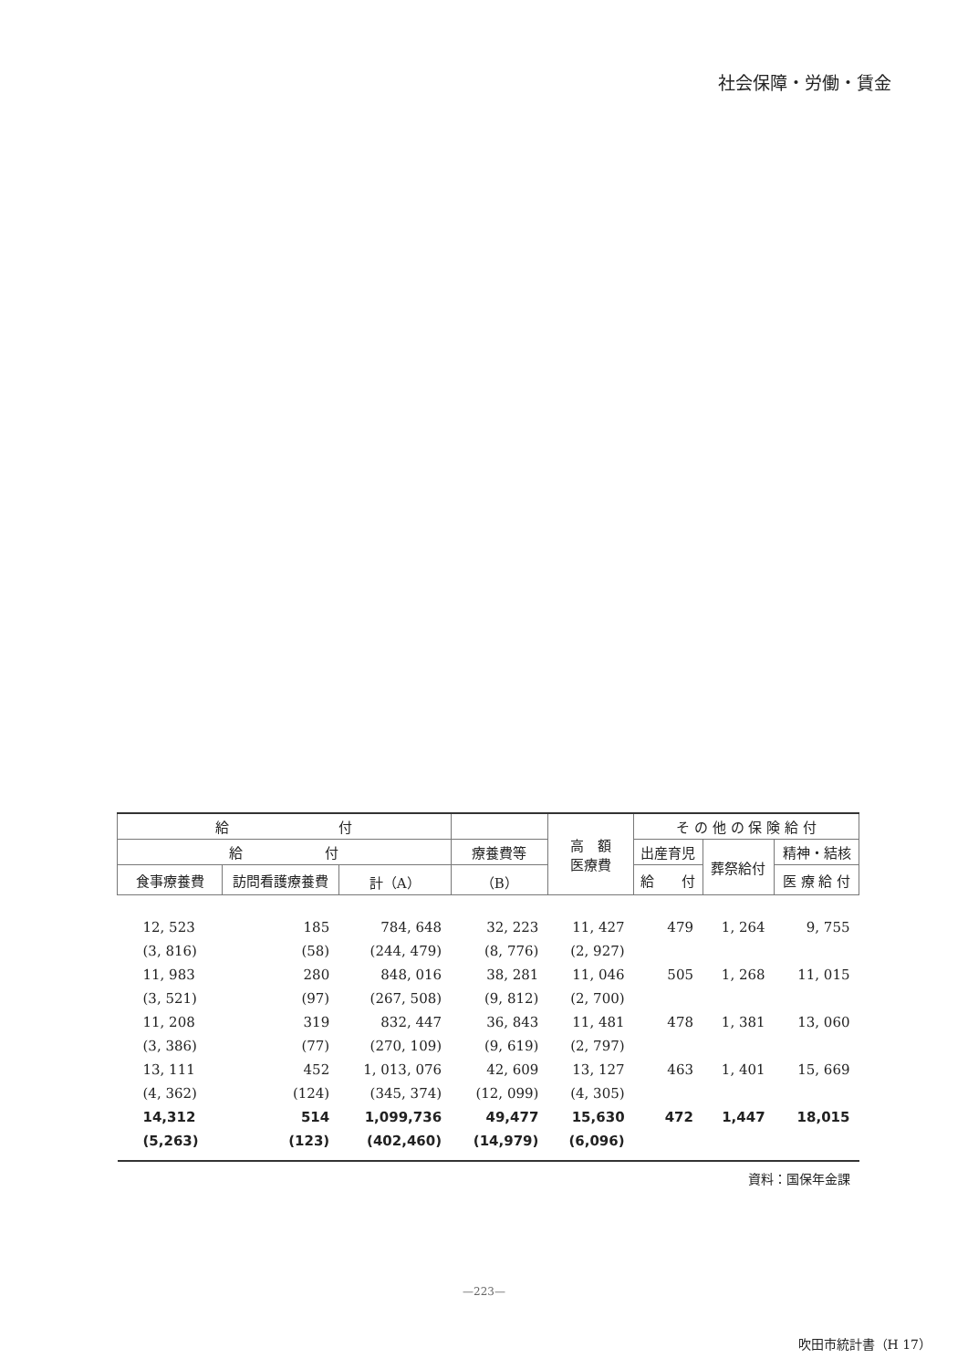社会保障・労働・賃金
| 給 付 | | | | 高 額 医療費 | そ の 他 の 保 険 給 付 | | |
| --- | --- | --- | --- | --- | --- | --- | --- |
| 給 付 | | | 療養費等 | | 出産育児 | 葬祭給付 | 精神・結核 |
| 食事療養費 | 訪問看護療養費 | 計（A） | （B） | | 給 付 | | 医 療 給 付 |
| 12, 523 | 185 | 784, 648 | 32, 223 | 11, 427 | 479 | 1, 264 | 9, 755 |
| (3, 816) | (58) | (244, 479) | (8, 776) | (2, 927) | | | |
| 11, 983 | 280 | 848, 016 | 38, 281 | 11, 046 | 505 | 1, 268 | 11, 015 |
| (3, 521) | (97) | (267, 508) | (9, 812) | (2, 700) | | | |
| 11, 208 | 319 | 832, 447 | 36, 843 | 11, 481 | 478 | 1, 381 | 13, 060 |
| (3, 386) | (77) | (270, 109) | (9, 619) | (2, 797) | | | |
| 13, 111 | 452 | 1, 013, 076 | 42, 609 | 13, 127 | 463 | 1, 401 | 15, 669 |
| (4, 362) | (124) | (345, 374) | (12, 099) | (4, 305) | | | |
| 14,312 | 514 | 1,099,736 | 49,477 | 15,630 | 472 | 1,447 | 18,015 |
| (5,263) | (123) | (402,460) | (14,979) | (6,096) | | | |
資料：国保年金課
—223—
吹田市統計書（H 17）